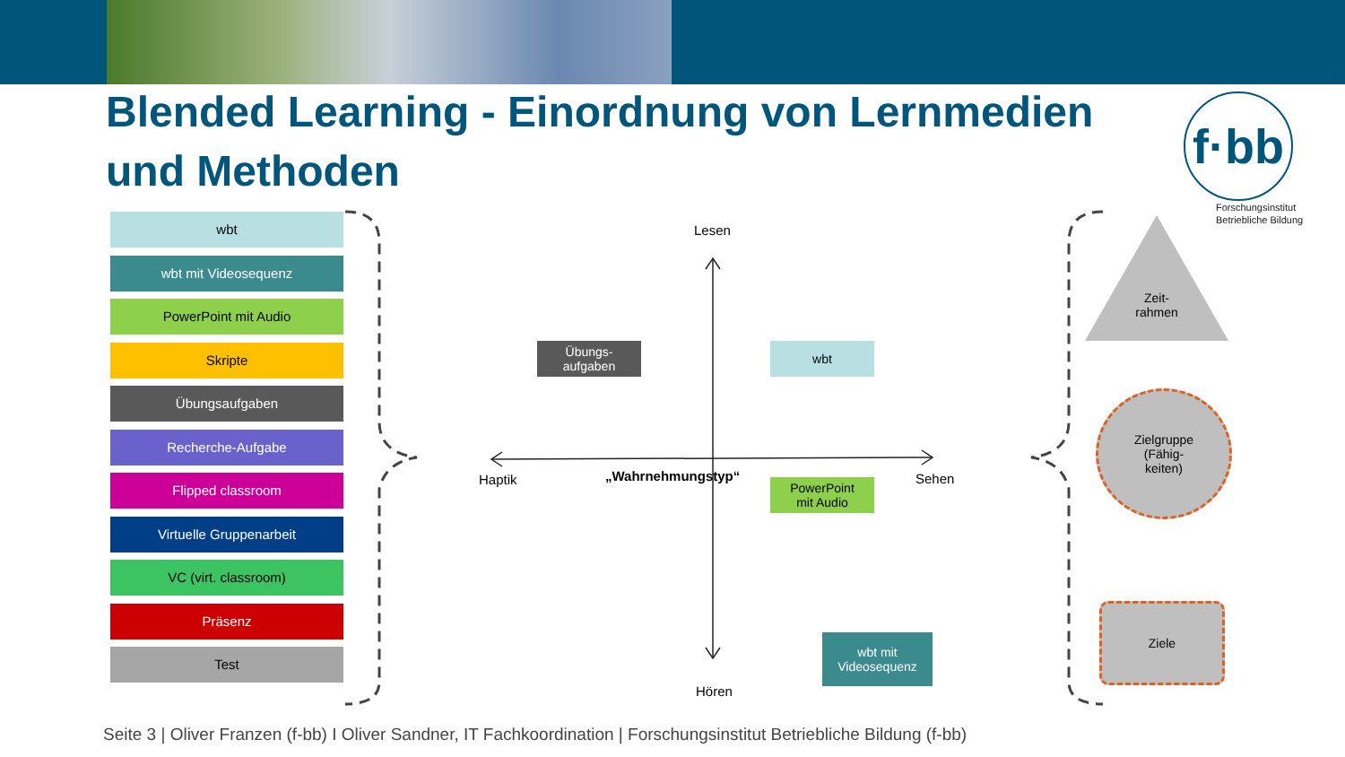Blended Learning - Einordnung von Lernmedien und Methoden
f·bb
Forschungsinstitut
Betriebliche Bildung
wbt
wbt mit Videosequenz
PowerPoint mit Audio
Skripte
Übungsaufgaben
Recherche-Aufgabe
Flipped classroom
Virtuelle Gruppenarbeit
VC (virt. classroom)
Präsenz
Test
Lesen
Hören
Haptik Sehen
„Wahrnehmungstyp“
Übungs-
aufgaben
wbt
PowerPoint
mit Audio
wbt mit
Videosequenz
Zeit-
rahmen
Zielgruppe
(Fähig-
keiten)
Ziele
Seite 3 | Oliver Franzen (f-bb) I Oliver Sandner, IT Fachkoordination | Forschungsinstitut Betriebliche Bildung (f-bb)